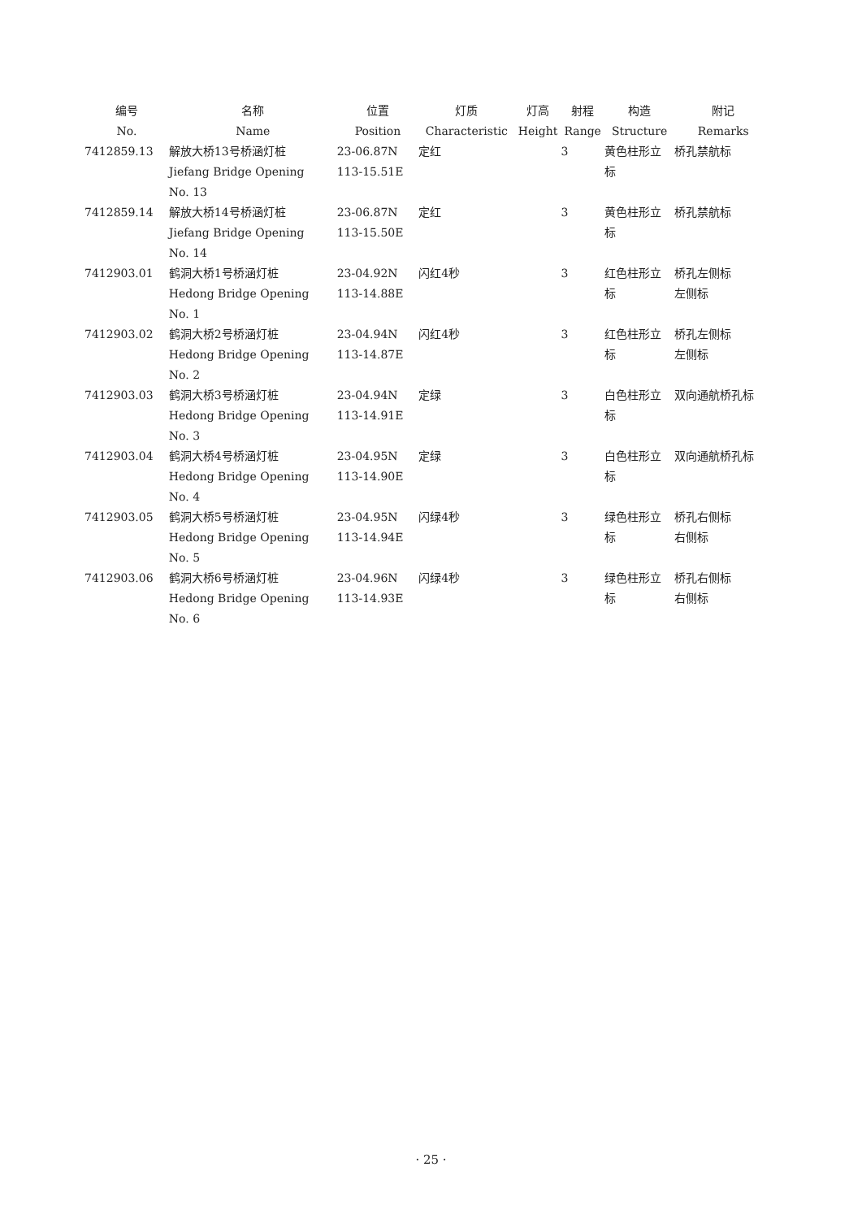| 编号 No. | 名称 Name | 位置 Position | 灯质 Characteristic | 灯高 Height | 射程 Range | 构造 Structure | 附记 Remarks |
| --- | --- | --- | --- | --- | --- | --- | --- |
| 7412859.13 | 解放大桥13号桥涵灯桩 Jiefang Bridge Opening No. 13 | 23-06.87N 113-15.51E | 定红 | | 3 | 黄色柱形立 标 | 桥孔禁航标 |
| 7412859.14 | 解放大桥14号桥涵灯桩 Jiefang Bridge Opening No. 14 | 23-06.87N 113-15.50E | 定红 | | 3 | 黄色柱形立 标 | 桥孔禁航标 |
| 7412903.01 | 鹤洞大桥1号桥涵灯桩 Hedong Bridge Opening No. 1 | 23-04.92N 113-14.88E | 闪红4秒 | | 3 | 红色柱形立 标 | 桥孔左侧标 左侧标 |
| 7412903.02 | 鹤洞大桥2号桥涵灯桩 Hedong Bridge Opening No. 2 | 23-04.94N 113-14.87E | 闪红4秒 | | 3 | 红色柱形立 标 | 桥孔左侧标 左侧标 |
| 7412903.03 | 鹤洞大桥3号桥涵灯桩 Hedong Bridge Opening No. 3 | 23-04.94N 113-14.91E | 定绿 | | 3 | 白色柱形立 标 | 双向通航桥孔标 |
| 7412903.04 | 鹤洞大桥4号桥涵灯桩 Hedong Bridge Opening No. 4 | 23-04.95N 113-14.90E | 定绿 | | 3 | 白色柱形立 标 | 双向通航桥孔标 |
| 7412903.05 | 鹤洞大桥5号桥涵灯桩 Hedong Bridge Opening No. 5 | 23-04.95N 113-14.94E | 闪绿4秒 | | 3 | 绿色柱形立 标 | 桥孔右侧标 右侧标 |
| 7412903.06 | 鹤洞大桥6号桥涵灯桩 Hedong Bridge Opening No. 6 | 23-04.96N 113-14.93E | 闪绿4秒 | | 3 | 绿色柱形立 标 | 桥孔右侧标 右侧标 |
· 25 ·